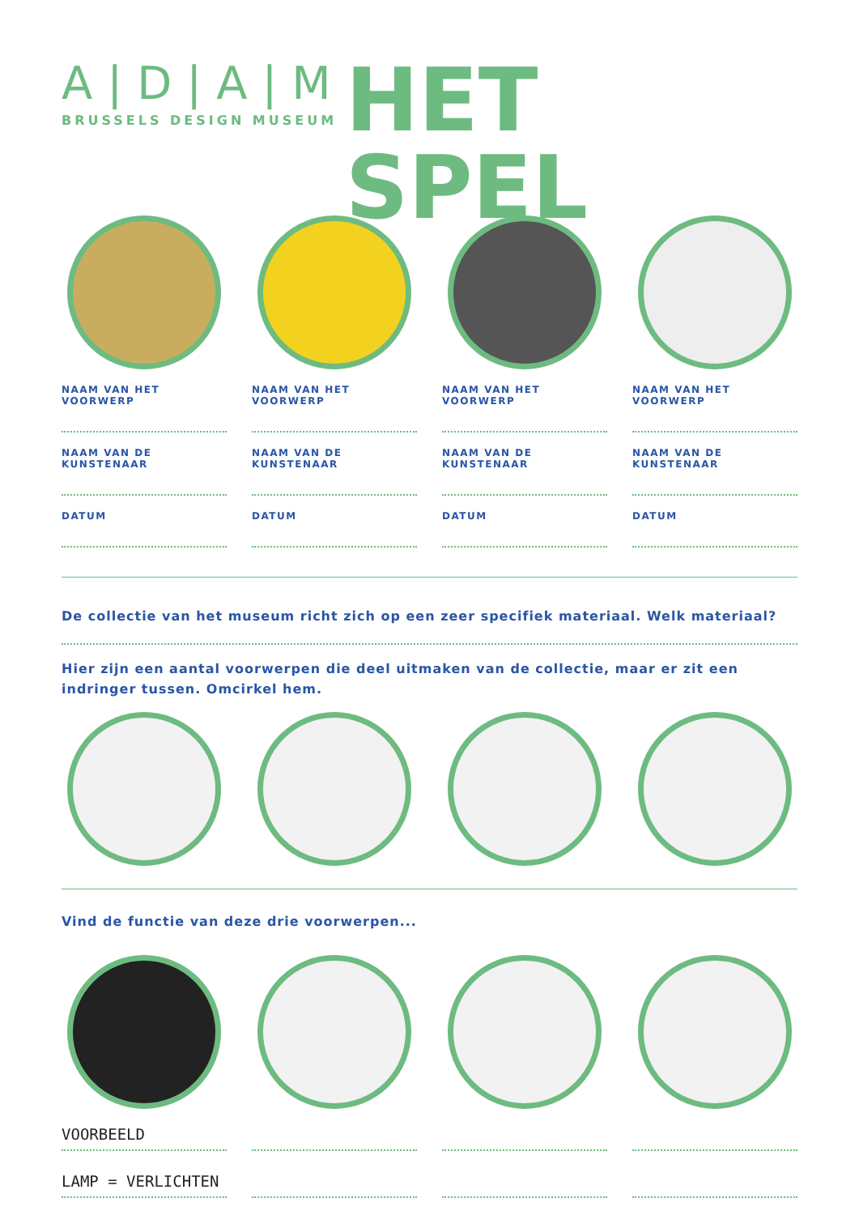A|D|A|M
BRUSSELS DESIGN MUSEUM
HET SPEL
NAAM VAN HET VOORWERP
NAAM VAN DE KUNSTENAAR
DATUM
NAAM VAN HET VOORWERP
NAAM VAN DE KUNSTENAAR
DATUM
NAAM VAN HET VOORWERP
NAAM VAN DE KUNSTENAAR
DATUM
NAAM VAN HET VOORWERP
NAAM VAN DE KUNSTENAAR
DATUM
De collectie van het museum richt zich op een zeer specifiek materiaal. Welk materiaal?
Hier zijn een aantal voorwerpen die deel uitmaken van de collectie, maar er zit een indringer tussen. Omcirkel hem.
Vind de functie van deze drie voorwerpen...
VOORBEELD
LAMP = VERLICHTEN